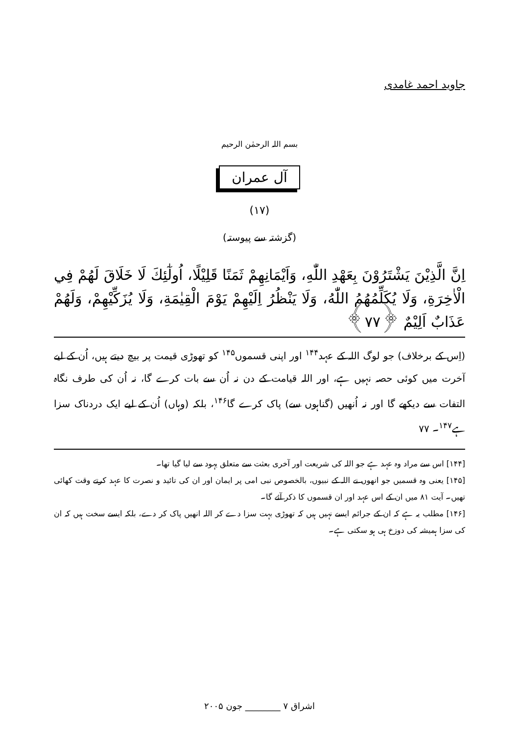جاوید احمد غامدی
بسم اللہ الرحمٰن الرحیم
آل عمران
(۱۷)
(گزشتہ سے پیوستہ)
اِنَّ الَّذِيْنَ يَشْتَرُوْنَ بِعَهْدِ اللّٰهِ، وَاَيْمَانِهِمْ ثَمَنًا قَلِيْلًا، اُولٰٓئِكَ لَا خَلَاقَ لَهُمْ فِي الْاٰخِرَةِ، وَلَا يُكَلِّمُهُمُ اللّٰهُ، وَلَا يَنْظُرُ اِلَيْهِمْ يَوْمَ الْقِيٰمَةِ، وَلَا يُزَكِّيْهِمْ، وَلَهُمْ عَذَابٌ اَلِيْمٌ ﴿۷۷﴾
(اِس کے برخلاف) جو لوگ اللہ کے عہد<sup>۱۴۴</sup> اور اپنی قسموں<sup>۱۴۵</sup> کو تھوڑی قیمت پر بیچ دیتے ہیں، اُن کے لیے آخرت میں کوئی حصہ نہیں ہے، اور اللہ قیامت کے دن نہ اُن سے بات کرے گا، نہ اُن کی طرف نگاہ التفات سے دیکھے گا اور نہ اُنھیں (گناہوں سے) پاک کرے گا<sup>۱۴۶</sup>، بلکہ (وہاں) اُن کے لیے ایک دردناک سزا ہے<sup>۱۴۷</sup>۔ ۷۷
[۱۴۴] اس سے مراد وہ عہد ہے جو اللہ کی شریعت اور آخری بعثت سے متعلق یہود سے لیا گیا تھا۔
[۱۴۵] یعنی وہ قسمیں جو انھوں نے اللہ کے نبیوں، بالخصوص نبی امی پر ایمان اور ان کی تائید و نصرت کا عہد کرتے وقت کھائی تھیں۔ آیت ۸۱ میں ان کے اس عہد اور ان قسموں کا ذکر آئے گا۔
[۱۴۶] مطلب یہ ہے کہ ان کے جرائم ایسے نہیں ہیں کہ تھوڑی بہت سزا دے کر اللہ انھیں پاک کر دے، بلکہ ایسے سخت ہیں کہ ان کی سزا ہمیشہ کی دوزخ ہی ہو سکتی ہے۔
اشراق ۷ ________ جون ۲۰۰۵